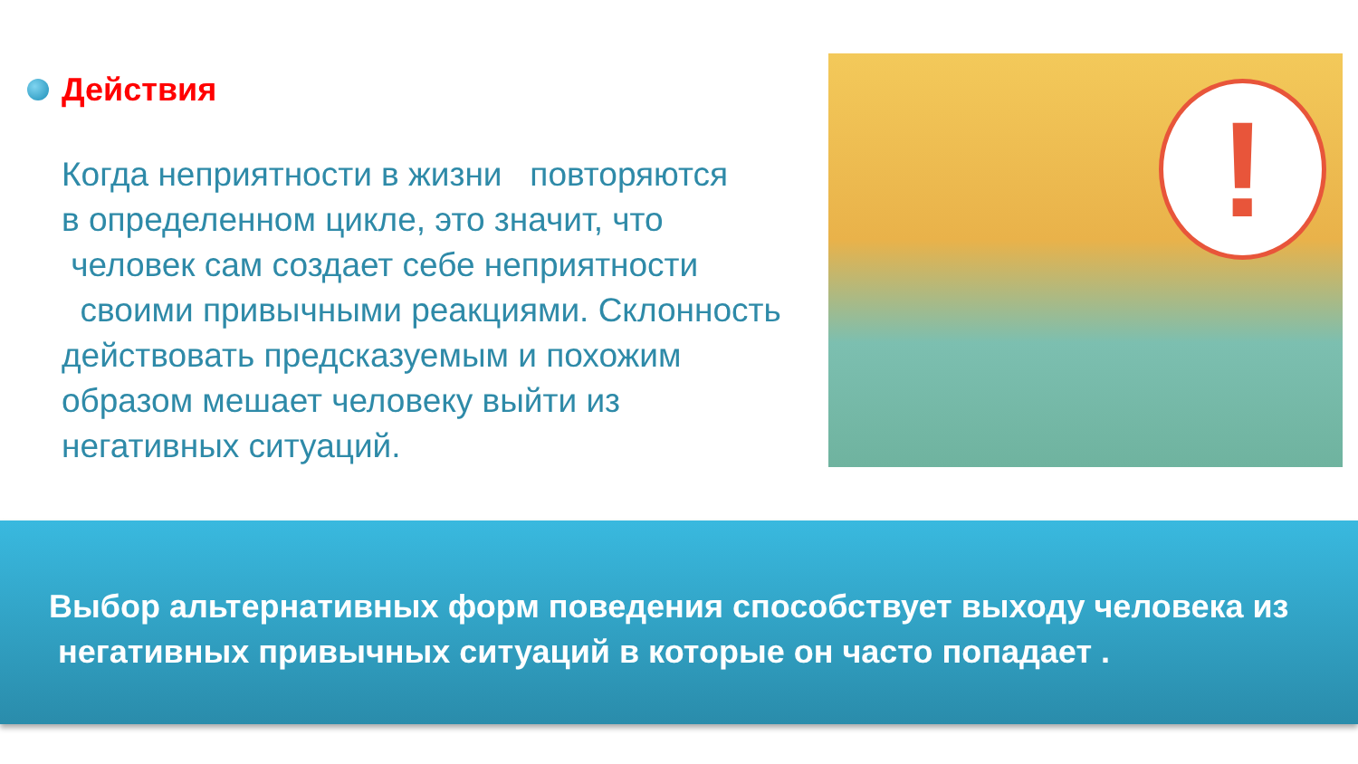Действия
Когда неприятности в жизни повторяются
в определенном цикле, это значит, что
человек сам создает себе неприятности
своими привычными реакциями. Склонность
действовать предсказуемым и похожим
образом мешает человеку выйти из
негативных ситуаций.
!
Выбор альтернативных форм поведения способствует выходу человека из
негативных привычных ситуаций в которые он часто попадает .